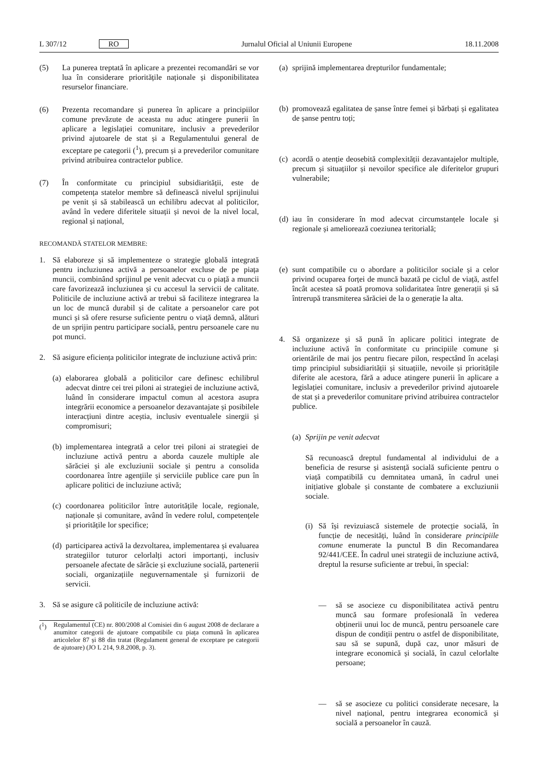L 307/12 RO Jurnalul Oficial al Uniunii Europene 18.11.2008
(5) La punerea treptată în aplicare a prezentei recomandări se vor lua în considerare prioritățile naționale și disponibilitatea resurselor financiare.
(6) Prezenta recomandare și punerea în aplicare a principiilor comune prevăzute de aceasta nu aduc atingere punerii în aplicare a legislației comunitare, inclusiv a prevederilor privind ajutoarele de stat și a Regulamentului general de exceptare pe categorii (<sup>1</sup>), precum și a prevederilor comunitare privind atribuirea contractelor publice.
(7) În conformitate cu principiul subsidiarității, este de competența statelor membre să definească nivelul sprijinului pe venit și să stabilească un echilibru adecvat al politicilor, având în vedere diferitele situații și nevoi de la nivel local, regional și național,
RECOMANDĂ STATELOR MEMBRE:
1. Să elaboreze și să implementeze o strategie globală integrată pentru incluziunea activă a persoanelor excluse de pe piața muncii, combinând sprijinul pe venit adecvat cu o piață a muncii care favorizează incluziunea și cu accesul la servicii de calitate. Politicile de incluziune activă ar trebui să faciliteze integrarea la un loc de muncă durabil și de calitate a persoanelor care pot munci și să ofere resurse suficiente pentru o viață demnă, alături de un sprijin pentru participare socială, pentru persoanele care nu pot munci.
2. Să asigure eficiența politicilor integrate de incluziune activă prin:
(a) elaborarea globală a politicilor care definesc echilibrul adecvat dintre cei trei piloni ai strategiei de incluziune activă, luând în considerare impactul comun al acestora asupra integrării economice a persoanelor dezavantajate și posibilele interacțiuni dintre aceștia, inclusiv eventualele sinergii și compromisuri;
(b) implementarea integrată a celor trei piloni ai strategiei de incluziune activă pentru a aborda cauzele multiple ale sărăciei și ale excluziunii sociale și pentru a consolida coordonarea între agențiile și serviciile publice care pun în aplicare politici de incluziune activă;
(c) coordonarea politicilor între autoritățile locale, regionale, naționale și comunitare, având în vedere rolul, competențele și prioritățile lor specifice;
(d) participarea activă la dezvoltarea, implementarea și evaluarea strategiilor tuturor celorlalți actori importanți, inclusiv persoanele afectate de sărăcie și excluziune socială, partenerii sociali, organizațiile neguvernamentale și furnizorii de servicii.
3. Să se asigure că politicile de incluziune activă:
(<sup>1</sup>) Regulamentul (CE) nr. 800/2008 al Comisiei din 6 august 2008 de declarare a anumitor categorii de ajutoare compatibile cu piața comună în aplicarea articolelor 87 și 88 din tratat (Regulament general de exceptare pe categorii de ajutoare) (JO L 214, 9.8.2008, p. 3).
(a) sprijină implementarea drepturilor fundamentale;
(b) promovează egalitatea de șanse între femei și bărbați și egalitatea de șanse pentru toți;
(c) acordă o atenție deosebită complexității dezavantajelor multiple, precum și situațiilor și nevoilor specifice ale diferitelor grupuri vulnerabile;
(d) iau în considerare în mod adecvat circumstanțele locale și regionale și ameliorează coeziunea teritorială;
(e) sunt compatibile cu o abordare a politicilor sociale și a celor privind ocuparea forței de muncă bazată pe ciclul de viață, astfel încât acestea să poată promova solidaritatea între generații și să întrerupă transmiterea sărăciei de la o generație la alta.
4. Să organizeze și să pună în aplicare politici integrate de incluziune activă în conformitate cu principiile comune și orientările de mai jos pentru fiecare pilon, respectând în același timp principiul subsidiarității și situațiile, nevoile și prioritățile diferite ale acestora, fără a aduce atingere punerii în aplicare a legislației comunitare, inclusiv a prevederilor privind ajutoarele de stat și a prevederilor comunitare privind atribuirea contractelor publice.
(a) Sprijin pe venit adecvat
Să recunoască dreptul fundamental al individului de a beneficia de resurse și asistență socială suficiente pentru o viață compatibilă cu demnitatea umană, în cadrul unei inițiative globale și constante de combatere a excluziunii sociale.
(i) Să își revizuiască sistemele de protecție socială, în funcție de necesități, luând în considerare principiile comune enumerate la punctul B din Recomandarea 92/441/CEE. În cadrul unei strategii de incluziune activă, dreptul la resurse suficiente ar trebui, în special:
— să se asocieze cu disponibilitatea activă pentru muncă sau formare profesională în vederea obținerii unui loc de muncă, pentru persoanele care dispun de condiții pentru o astfel de disponibilitate, sau să se supună, după caz, unor măsuri de integrare economică și socială, în cazul celorlalte persoane;
— să se asocieze cu politici considerate necesare, la nivel național, pentru integrarea economică și socială a persoanelor în cauză.